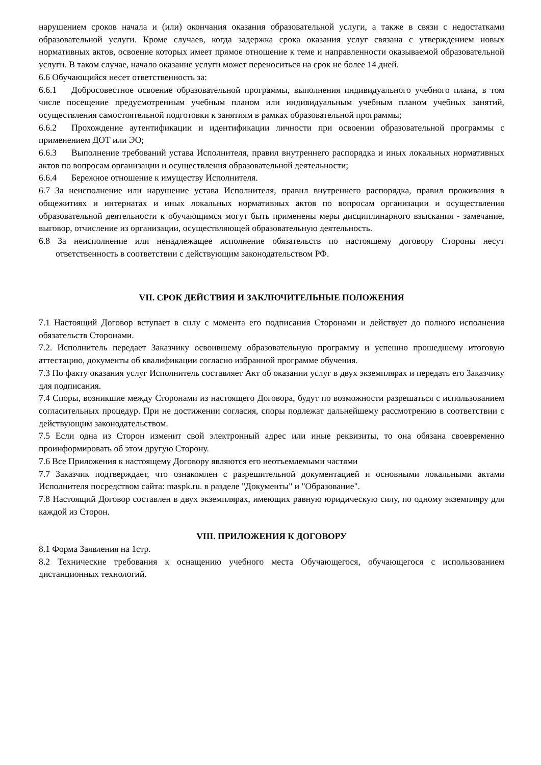нарушением сроков начала и (или) окончания оказания образовательной услуги, а также в связи с недостатками образовательной услуги. Кроме случаев, когда задержка срока оказания услуг связана с утверждением новых нормативных актов, освоение которых имеет прямое отношение к теме и направленности оказываемой образовательной услуги. В таком случае, начало оказание услуги может переноситься на срок не более 14 дней.
6.6 Обучающийся несет ответственность за:
6.6.1 Добросовестное освоение образовательной программы, выполнения индивидуального учебного плана, в том числе посещение предусмотренным учебным планом или индивидуальным учебным планом учебных занятий, осуществления самостоятельной подготовки к занятиям в рамках образовательной программы;
6.6.2 Прохождение аутентификации и идентификации личности при освоении образовательной программы с применением ДОТ или ЭО;
6.6.3 Выполнение требований устава Исполнителя, правил внутреннего распорядка и иных локальных нормативных актов по вопросам организации и осуществления образовательной деятельности;
6.6.4 Бережное отношение к имуществу Исполнителя.
6.7 За неисполнение или нарушение устава Исполнителя, правил внутреннего распорядка, правил проживания в общежитиях и интернатах и иных локальных нормативных актов по вопросам организации и осуществления образовательной деятельности к обучающимся могут быть применены меры дисциплинарного взыскания - замечание, выговор, отчисление из организации, осуществляющей образовательную деятельность.
6.8 За неисполнение или ненадлежащее исполнение обязательств по настоящему договору Стороны несут ответственность в соответствии с действующим законодательством РФ.
VII. СРОК ДЕЙСТВИЯ И ЗАКЛЮЧИТЕЛЬНЫЕ ПОЛОЖЕНИЯ
7.1 Настоящий Договор вступает в силу с момента его подписания Сторонами и действует до полного исполнения обязательств Сторонами.
7.2. Исполнитель передает Заказчику освоившему образовательную программу и успешно прошедшему итоговую аттестацию, документы об квалификации согласно избранной программе обучения.
7.3 По факту оказания услуг Исполнитель составляет Акт об оказании услуг в двух экземплярах и передать его Заказчику для подписания.
7.4 Споры, возникшие между Сторонами из настоящего Договора, будут по возможности разрешаться с использованием согласительных процедур. При не достижении согласия, споры подлежат дальнейшему рассмотрению в соответствии с действующим законодательством.
7.5 Если одна из Сторон изменит свой электронный адрес или иные реквизиты, то она обязана своевременно проинформировать об этом другую Сторону.
7.6 Все Приложения к настоящему Договору являются его неотъемлемыми частями
7.7 Заказчик подтверждает, что ознакомлен с разрешительной документацией и основными локальными актами Исполнителя посредством сайта: maspk.ru. в разделе "Документы" и "Образование".
7.8 Настоящий Договор составлен в двух экземплярах, имеющих равную юридическую силу, по одному экземпляру для каждой из Сторон.
VIII. ПРИЛОЖЕНИЯ К ДОГОВОРУ
8.1 Форма Заявления на 1стр.
8.2 Технические требования к оснащению учебного места Обучающегося, обучающегося с использованием дистанционных технологий.